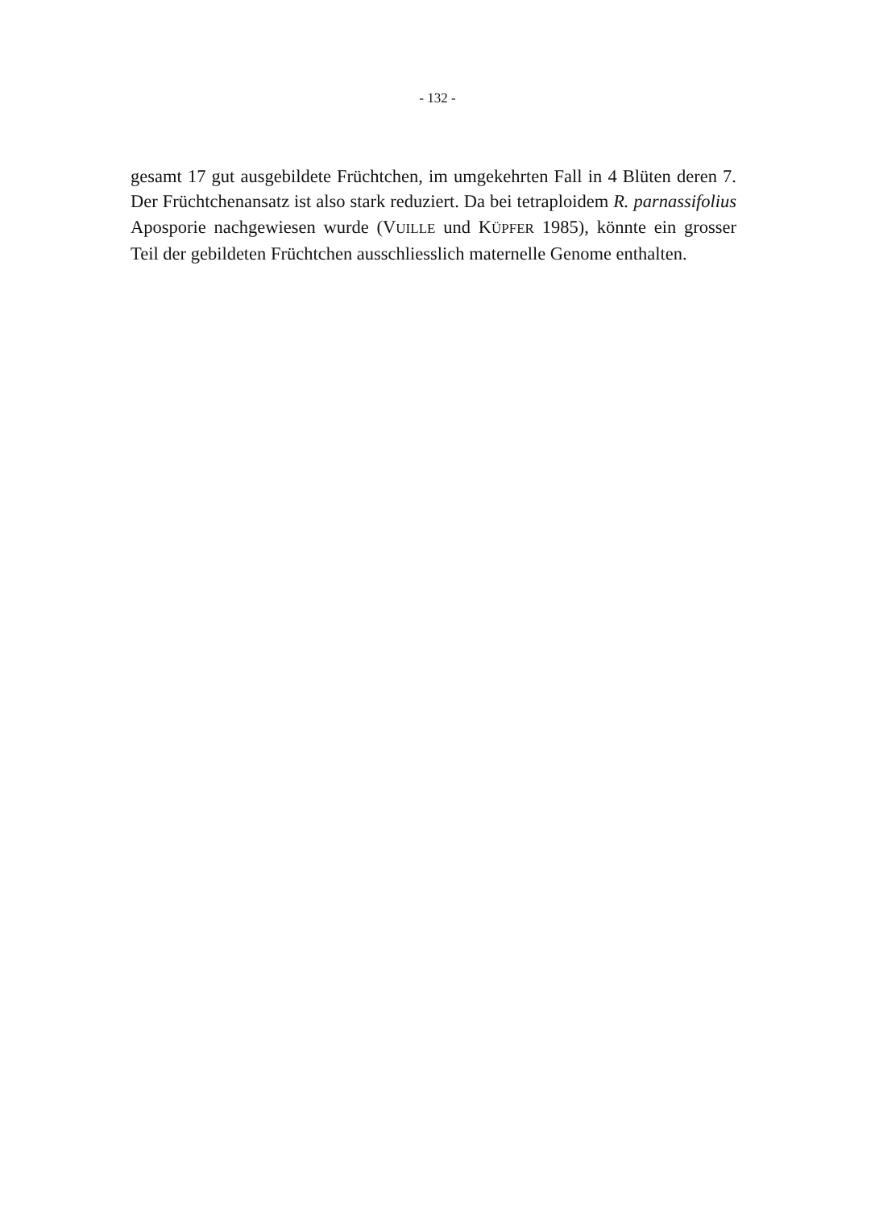- 132 -
gesamt 17 gut ausgebildete Früchtchen, im umgekehrten Fall in 4 Blüten de­ren 7. Der Früchtchenansatz ist also stark reduziert. Da bei tetraploidem R. parnassifolius Aposporie nachgewiesen wurde (VUILLE und KÜPFER 1985), könnte ein grosser Teil der gebildeten Früchtchen ausschliesslich maternelle Genome enthalten.